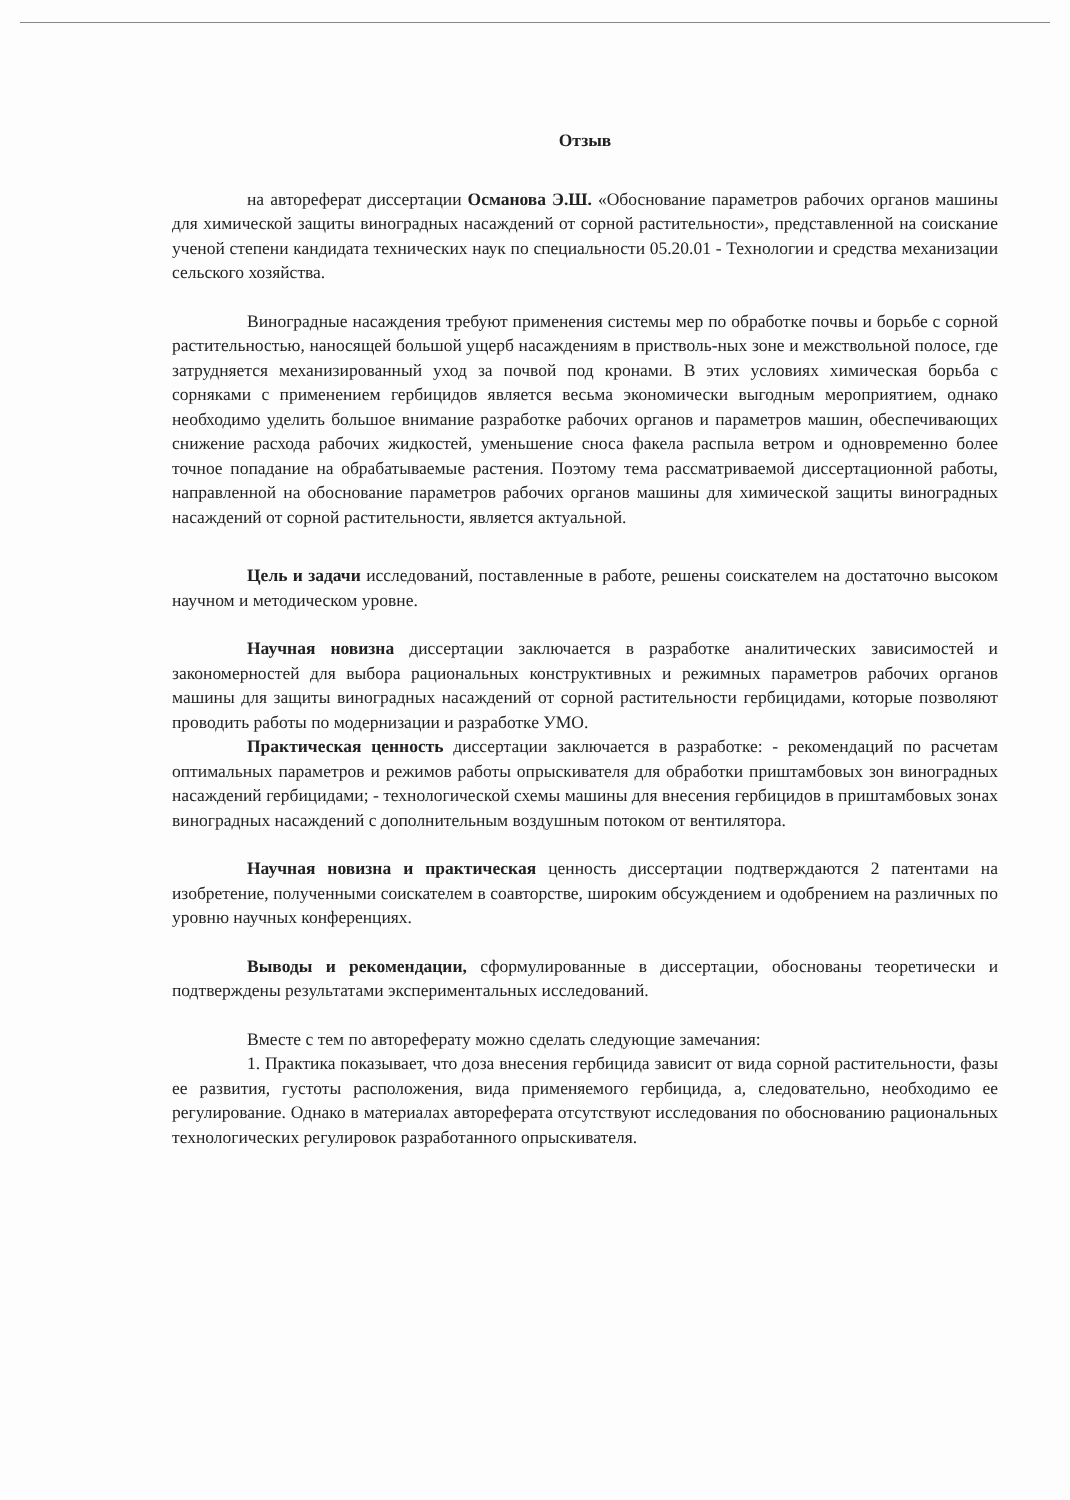Отзыв
на автореферат диссертации Османова Э.Ш. «Обоснование параметров рабочих органов машины для химической защиты виноградных насаждений от сорной растительности», представленной на соискание ученой степени кандидата технических наук по специальности 05.20.01 - Технологии и средства механизации сельского хозяйства.
Виноградные насаждения требуют применения системы мер по обработке почвы и борьбе с сорной растительностью, наносящей большой ущерб насаждениям в пристволь-ных зоне и межствольной полосе, где затрудняется механизированный уход за почвой под кронами. В этих условиях химическая борьба с сорняками с применением гербицидов является весьма экономически выгодным мероприятием, однако необходимо уделить большое внимание разработке рабочих органов и параметров машин, обеспечивающих снижение расхода рабочих жидкостей, уменьшение сноса факела распыла ветром и одновременно более точное попадание на обрабатываемые растения. Поэтому тема рассматриваемой диссертационной работы, направленной на обоснование параметров рабочих органов машины для химической защиты виноградных насаждений от сорной растительности, является актуальной.
Цель и задачи исследований, поставленные в работе, решены соискателем на достаточно высоком научном и методическом уровне.
Научная новизна диссертации заключается в разработке аналитических зависимостей и закономерностей для выбора рациональных конструктивных и режимных параметров рабочих органов машины для защиты виноградных насаждений от сорной растительности гербицидами, которые позволяют проводить работы по модернизации и разработке УМО.
Практическая ценность диссертации заключается в разработке: - рекомендаций по расчетам оптимальных параметров и режимов работы опрыскивателя для обработки приштамбовых зон виноградных насаждений гербицидами; - технологической схемы машины для внесения гербицидов в приштамбовых зонах виноградных насаждений с дополнительным воздушным потоком от вентилятора.
Научная новизна и практическая ценность диссертации подтверждаются 2 патентами на изобретение, полученными соискателем в соавторстве, широким обсуждением и одобрением на различных по уровню научных конференциях.
Выводы и рекомендации, сформулированные в диссертации, обоснованы теоретически и подтверждены результатами экспериментальных исследований.
Вместе с тем по автореферату можно сделать следующие замечания:
1. Практика показывает, что доза внесения гербицида зависит от вида сорной растительности, фазы ее развития, густоты расположения, вида применяемого гербицида, а, следовательно, необходимо ее регулирование. Однако в материалах автореферата отсутствуют исследования по обоснованию рациональных технологических регулировок разработанного опрыскивателя.